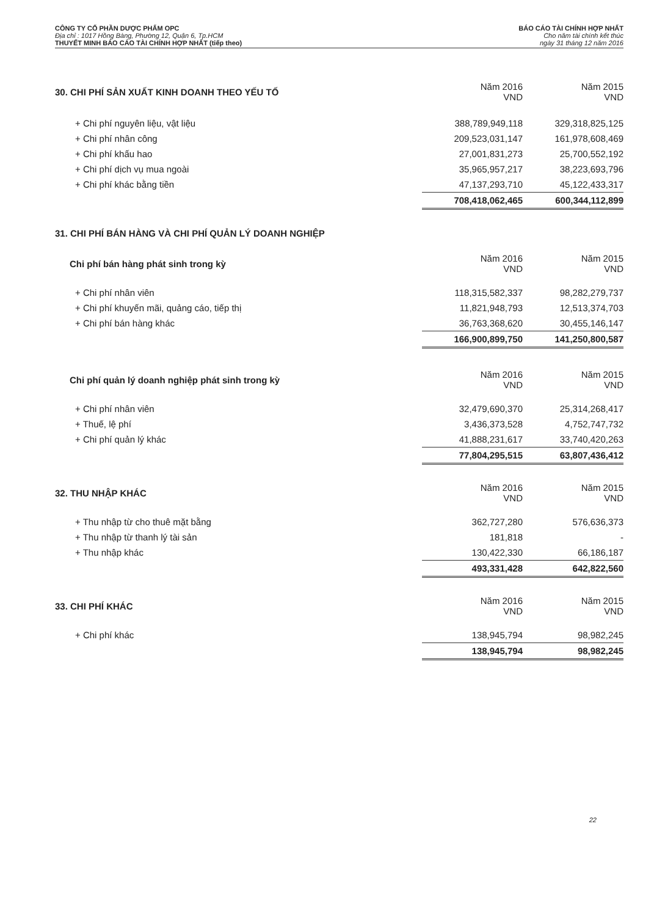CÔNG TY CỔ PHẦN DƯỢC PHẨM OPC
Địa chỉ : 1017 Hồng Bàng, Phường 12, Quận 6, Tp.HCM
THUYẾT MINH BÁO CÁO TÀI CHÍNH HỢP NHẤT (tiếp theo)
BÁO CÁO TÀI CHÍNH HỢP NHẤT
Cho năm tài chính kết thúc
ngày 31 tháng 12 năm 2016
| 30. CHI PHÍ SẢN XUẤT KINH DOANH THEO YẾU TỐ | Năm 2016 VND | Năm 2015 VND |
| + Chi phí nguyên liệu, vật liệu | 388,789,949,118 | 329,318,825,125 |
| + Chi phí nhân công | 209,523,031,147 | 161,978,608,469 |
| + Chi phí khấu hao | 27,001,831,273 | 25,700,552,192 |
| + Chi phí dịch vụ mua ngoài | 35,965,957,217 | 38,223,693,796 |
| + Chi phí khác bằng tiền | 47,137,293,710 | 45,122,433,317 |
| | 708,418,062,465 | 600,344,112,899 |
31. CHI PHÍ BÁN HÀNG VÀ CHI PHÍ QUẢN LÝ DOANH NGHIỆP
| Chi phí bán hàng phát sinh trong kỳ | Năm 2016 VND | Năm 2015 VND |
| + Chi phí nhân viên | 118,315,582,337 | 98,282,279,737 |
| + Chi phí khuyến mãi, quảng cáo, tiếp thị | 11,821,948,793 | 12,513,374,703 |
| + Chi phí bán hàng khác | 36,763,368,620 | 30,455,146,147 |
| | 166,900,899,750 | 141,250,800,587 |
| Chi phí quản lý doanh nghiệp phát sinh trong kỳ | Năm 2016 VND | Năm 2015 VND |
| + Chi phí nhân viên | 32,479,690,370 | 25,314,268,417 |
| + Thuế, lệ phí | 3,436,373,528 | 4,752,747,732 |
| + Chi phí quản lý khác | 41,888,231,617 | 33,740,420,263 |
| | 77,804,295,515 | 63,807,436,412 |
| 32. THU NHẬP KHÁC | Năm 2016 VND | Năm 2015 VND |
| + Thu nhập từ cho thuê mặt bằng | 362,727,280 | 576,636,373 |
| + Thu nhập từ thanh lý tài sản | 181,818 | - |
| + Thu nhập khác | 130,422,330 | 66,186,187 |
| | 493,331,428 | 642,822,560 |
| 33. CHI PHÍ KHÁC | Năm 2016 VND | Năm 2015 VND |
| + Chi phí khác | 138,945,794 | 98,982,245 |
| | 138,945,794 | 98,982,245 |
22